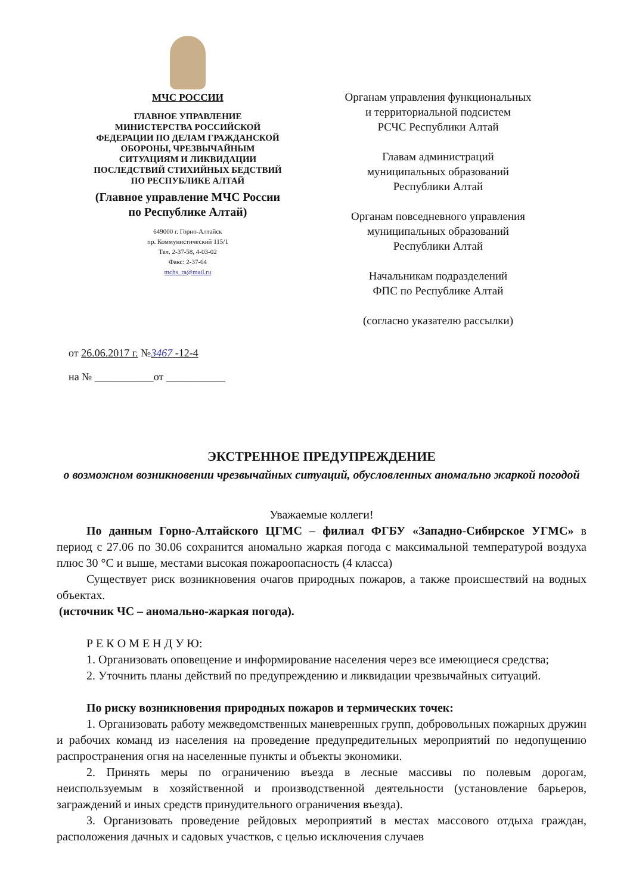МЧС РОССИИ
ГЛАВНОЕ УПРАВЛЕНИЕ
МИНИСТЕРСТВА РОССИЙСКОЙ
ФЕДЕРАЦИИ ПО ДЕЛАМ ГРАЖДАНСКОЙ
ОБОРОНЫ, ЧРЕЗВЫЧАЙНЫМ
СИТУАЦИЯМ И ЛИКВИДАЦИИ
ПОСЛЕДСТВИЙ СТИХИЙНЫХ БЕДСТВИЙ
ПО РЕСПУБЛИКЕ АЛТАЙ
(Главное управление МЧС России
по Республике Алтай)
649000 г. Горно-Алтайск
пр. Коммунистический 115/1
Тел. 2-37-58, 4-03-02
Факс: 2-37-64
mchs_ra@mail.ru
Органам управления функциональных
и территориальной подсистем
РСЧС Республики Алтай
Главам администраций
муниципальных образований
Республики Алтай
Органам повседневного управления
муниципальных образований
Республики Алтай
Начальникам подразделений
ФПС по Республике Алтай
(согласно указателю рассылки)
от 26.06.2017 г. №3467 -12-4
на № ___________от ___________
ЭКСТРЕННОЕ ПРЕДУПРЕЖДЕНИЕ
о возможном возникновении чрезвычайных ситуаций, обусловленных аномально жаркой погодой
Уважаемые коллеги!
По данным Горно-Алтайского ЦГМС – филиал ФГБУ «Западно-Сибирское УГМС» в период с 27.06 по 30.06 сохранится аномально жаркая погода с максимальной температурой воздуха плюс 30 °С и выше, местами высокая пожароопасность (4 класса)
Существует риск возникновения очагов природных пожаров, а также происшествий на водных объектах.
(источник ЧС – аномально-жаркая погода).
Р Е К О М Е Н Д У Ю:
1. Организовать оповещение и информирование населения через все имеющиеся средства;
2. Уточнить планы действий по предупреждению и ликвидации чрезвычайных ситуаций.
По риску возникновения природных пожаров и термических точек:
1. Организовать работу межведомственных маневренных групп, добровольных пожарных дружин и рабочих команд из населения на проведение предупредительных мероприятий по недопущению распространения огня на населенные пункты и объекты экономики.
2. Принять меры по ограничению въезда в лесные массивы по полевым дорогам, неиспользуемым в хозяйственной и производственной деятельности (установление барьеров, заграждений и иных средств принудительного ограничения въезда).
3. Организовать проведение рейдовых мероприятий в местах массового отдыха граждан, расположения дачных и садовых участков, с целью исключения случаев